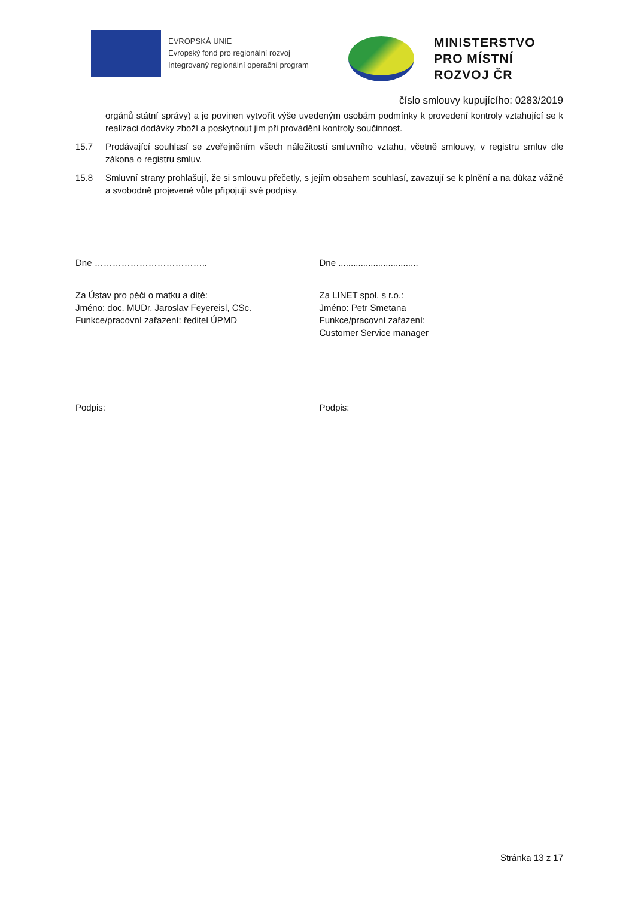EVROPSKÁ UNIE
Evropský fond pro regionální rozvoj
Integrovaný regionální operační program
MINISTERSTVO
PRO MÍSTNÍ
ROZVOJ ČR
číslo smlouvy kupujícího: 0283/2019
orgánů státní správy) a je povinen vytvořit výše uvedeným osobám podmínky k provedení kontroly vztahující se k realizaci dodávky zboží a poskytnout jim při provádění kontroly součinnost.
15.7 Prodávající souhlasí se zveřejněním všech náležitostí smluvního vztahu, včetně smlouvy, v registru smluv dle zákona o registru smluv.
15.8 Smluvní strany prohlašují, že si smlouvu přečetly, s jejím obsahem souhlasí, zavazují se k plnění a na důkaz vážně a svobodně projevené vůle připojují své podpisy.
Dne ……………………………….. Dne ................................
Za Ústav pro péči o matku a dítě:
Jméno: doc. MUDr. Jaroslav Feyereisl, CSc.
Funkce/pracovní zařazení: ředitel ÚPMD
Za LINET spol. s r.o.:
Jméno: Petr Smetana
Funkce/pracovní zařazení:
Customer Service manager
Podpis:_____________________________ Podpis:_____________________________
Stránka 13 z 17